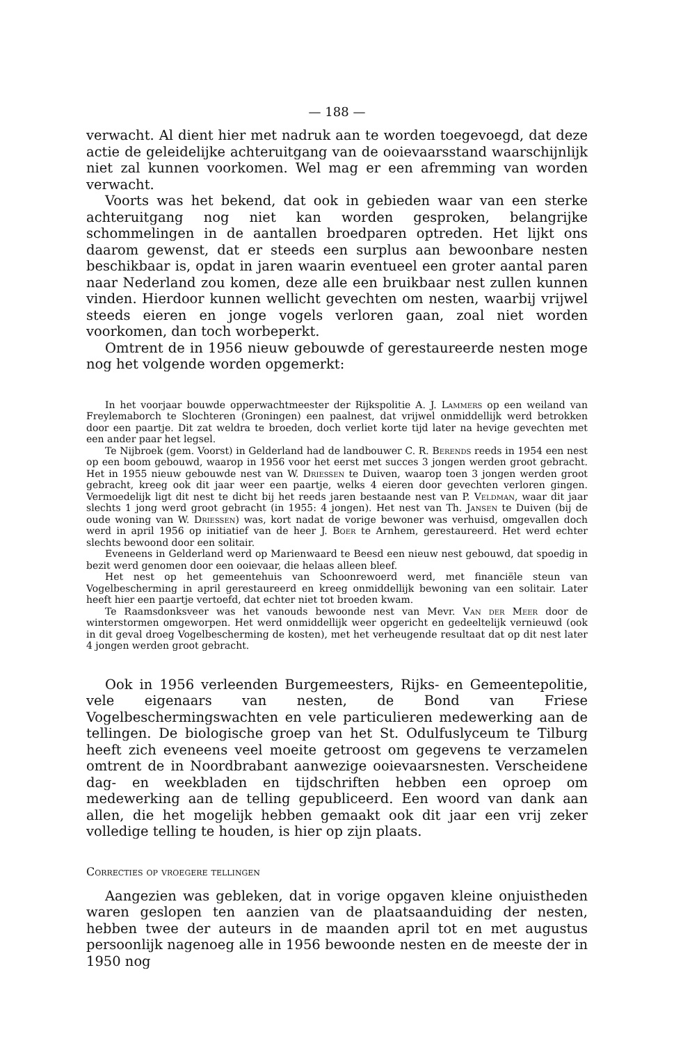— 188 —
verwacht. Al dient hier met nadruk aan te worden toegevoegd, dat deze actie de geleidelijke achteruitgang van de ooievaarsstand waarschijnlijk niet zal kunnen voorkomen. Wel mag er een afremming van worden verwacht.
Voorts was het bekend, dat ook in gebieden waar van een sterke achteruitgang nog niet kan worden gesproken, belangrijke schommelingen in de aantallen broedparen optreden. Het lijkt ons daarom gewenst, dat er steeds een surplus aan bewoonbare nesten beschikbaar is, opdat in jaren waarin eventueel een groter aantal paren naar Nederland zou komen, deze alle een bruikbaar nest zullen kunnen vinden. Hierdoor kunnen wellicht gevechten om nesten, waarbij vrijwel steeds eieren en jonge vogels verloren gaan, zoal niet worden voorkomen, dan toch worbeperkt.
Omtrent de in 1956 nieuw gebouwde of gerestaureerde nesten moge nog het volgende worden opgemerkt:
In het voorjaar bouwde opperwachtmeester der Rijkspolitie A. J. Lammers op een weiland van Freylemaborch te Slochteren (Groningen) een paalnest, dat vrijwel onmiddellijk werd betrokken door een paartje. Dit zat weldra te broeden, doch verliet korte tijd later na hevige gevechten met een ander paar het legsel.
Te Nijbroek (gem. Voorst) in Gelderland had de landbouwer C. R. Berends reeds in 1954 een nest op een boom gebouwd, waarop in 1956 voor het eerst met succes 3 jongen werden groot gebracht. Het in 1955 nieuw gebouwde nest van W. Driessen te Duiven, waarop toen 3 jongen werden groot gebracht, kreeg ook dit jaar weer een paartje, welks 4 eieren door gevechten verloren gingen. Vermoedelijk ligt dit nest te dicht bij het reeds jaren bestaande nest van P. Veldman, waar dit jaar slechts 1 jong werd groot gebracht (in 1955: 4 jongen). Het nest van Th. Jansen te Duiven (bij de oude woning van W. Driessen) was, kort nadat de vorige bewoner was verhuisd, omgevallen doch werd in april 1956 op initiatief van de heer J. Boer te Arnhem, gerestaureerd. Het werd echter slechts bewoond door een solitair.
Eveneens in Gelderland werd op Marienwaard te Beesd een nieuw nest gebouwd, dat spoedig in bezit werd genomen door een ooievaar, die helaas alleen bleef.
Het nest op het gemeentehuis van Schoonrewoerd werd, met financiële steun van Vogelbescherming in april gerestaureerd en kreeg onmiddellijk bewoning van een solitair. Later heeft hier een paartje vertoefd, dat echter niet tot broeden kwam.
Te Raamsdonksveer was het vanouds bewoonde nest van Mevr. Van der Meer door de winterstormen omgeworpen. Het werd onmiddellijk weer opgericht en gedeeltelijk vernieuwd (ook in dit geval droeg Vogelbescherming de kosten), met het verheugende resultaat dat op dit nest later 4 jongen werden groot gebracht.
Ook in 1956 verleenden Burgemeesters, Rijks- en Gemeentepolitie, vele eigenaars van nesten, de Bond van Friese Vogelbeschermingswachten en vele particulieren medewerking aan de tellingen. De biologische groep van het St. Odulfuslyceum te Tilburg heeft zich eveneens veel moeite getroost om gegevens te verzamelen omtrent de in Noordbrabant aanwezige ooievaarsnesten. Verscheidene dag- en weekbladen en tijdschriften hebben een oproep om medewerking aan de telling gepubliceerd. Een woord van dank aan allen, die het mogelijk hebben gemaakt ook dit jaar een vrij zeker volledige telling te houden, is hier op zijn plaats.
Correcties op vroegere tellingen
Aangezien was gebleken, dat in vorige opgaven kleine onjuistheden waren geslopen ten aanzien van de plaatsaanduiding der nesten, hebben twee der auteurs in de maanden april tot en met augustus persoonlijk nagenoeg alle in 1956 bewoonde nesten en de meeste der in 1950 nog